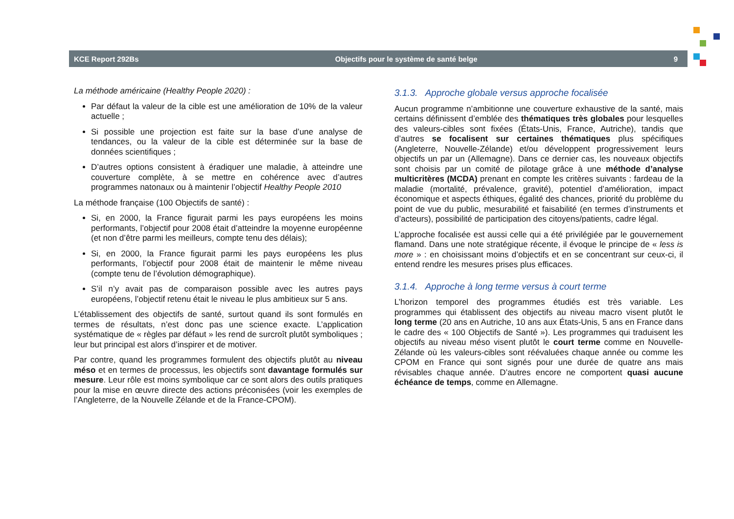KCE Report 292Bs Objectifs pour le système de santé belge 9
La méthode américaine (Healthy People 2020) :
Par défaut la valeur de la cible est une amélioration de 10% de la valeur actuelle ;
Si possible une projection est faite sur la base d’une analyse de tendances, ou la valeur de la cible est déterminée sur la base de données scientifiques ;
D’autres options consistent à éradiquer une maladie, à atteindre une couverture complète, à se mettre en cohérence avec d’autres programmes natonaux ou à maintenir l’objectif Healthy People 2010
La méthode française (100 Objectifs de santé) :
Si, en 2000, la France figurait parmi les pays européens les moins performants, l’objectif pour 2008 était d’atteindre la moyenne européenne (et non d’être parmi les meilleurs, compte tenu des délais);
Si, en 2000, la France figurait parmi les pays européens les plus performants, l’objectif pour 2008 était de maintenir le même niveau (compte tenu de l’évolution démographique).
S’il n’y avait pas de comparaison possible avec les autres pays européens, l’objectif retenu était le niveau le plus ambitieux sur 5 ans.
L’établissement des objectifs de santé, surtout quand ils sont formulés en termes de résultats, n’est donc pas une science exacte. L’application systématique de « règles par défaut » les rend de surcroît plutôt symboliques ; leur but principal est alors d’inspirer et de motiver.
Par contre, quand les programmes formulent des objectifs plutôt au niveau méso et en termes de processus, les objectifs sont davantage formulés sur mesure. Leur rôle est moins symbolique car ce sont alors des outils pratiques pour la mise en œuvre directe des actions préconisées (voir les exemples de l’Angleterre, de la Nouvelle Zélande et de la France-CPOM).
3.1.3. Approche globale versus approche focalisée
Aucun programme n’ambitionne une couverture exhaustive de la santé, mais certains définissent d’emblée des thématiques très globales pour lesquelles des valeurs-cibles sont fixées (États-Unis, France, Autriche), tandis que d’autres se focalisent sur certaines thématiques plus spécifiques (Angleterre, Nouvelle-Zélande) et/ou développent progressivement leurs objectifs un par un (Allemagne). Dans ce dernier cas, les nouveaux objectifs sont choisis par un comité de pilotage grâce à une méthode d’analyse multicritères (MCDA) prenant en compte les critères suivants : fardeau de la maladie (mortalité, prévalence, gravité), potentiel d’amélioration, impact économique et aspects éthiques, égalité des chances, priorité du problème du point de vue du public, mesurabilité et faisabilité (en termes d’instruments et d’acteurs), possibilité de participation des citoyens/patients, cadre légal.
L’approche focalisée est aussi celle qui a été privilégiée par le gouvernement flamand. Dans une note stratégique récente, il évoque le principe de « less is more » : en choisissant moins d’objectifs et en se concentrant sur ceux-ci, il entend rendre les mesures prises plus efficaces.
3.1.4. Approche à long terme versus à court terme
L’horizon temporel des programmes étudiés est très variable. Les programmes qui établissent des objectifs au niveau macro visent plutôt le long terme (20 ans en Autriche, 10 ans aux États-Unis, 5 ans en France dans le cadre des « 100 Objectifs de Santé »). Les programmes qui traduisent les objectifs au niveau méso visent plutôt le court terme comme en Nouvelle-Zélande où les valeurs-cibles sont réévaluées chaque année ou comme les CPOM en France qui sont signés pour une durée de quatre ans mais révisables chaque année. D’autres encore ne comportent quasi aucune échéance de temps, comme en Allemagne.